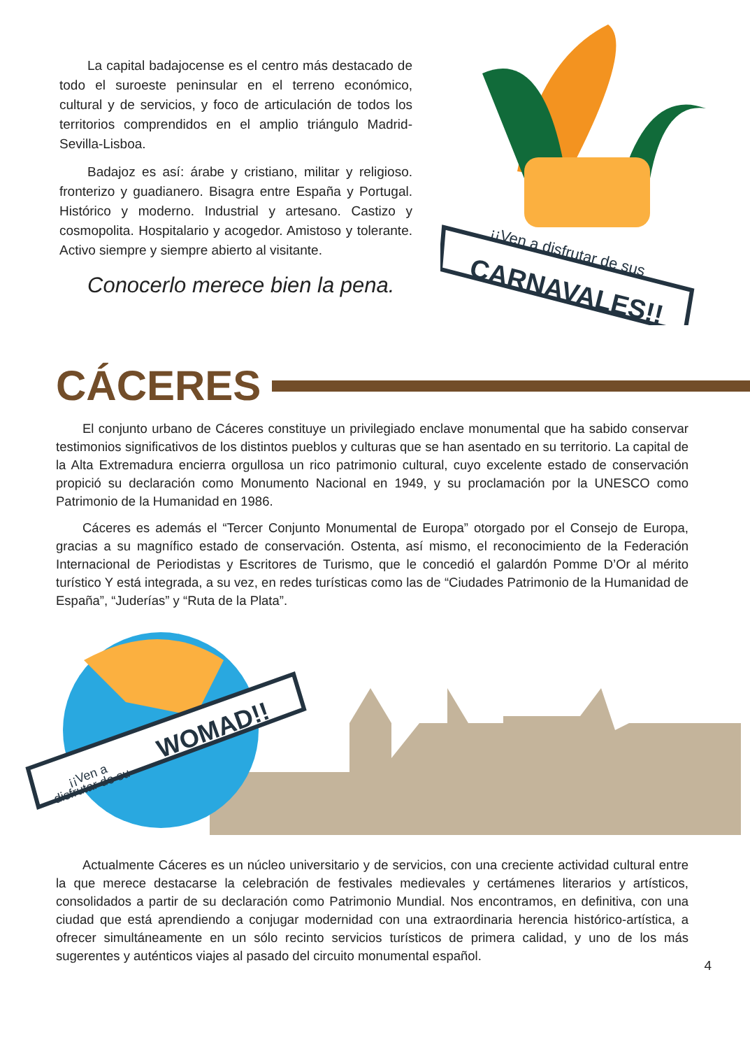La capital badajocense es el centro más destacado de todo el suroeste peninsular en el terreno económico, cultural y de servicios, y foco de articulación de todos los territorios comprendidos en el amplio triángulo Madrid-Sevilla-Lisboa.
Badajoz es así: árabe y cristiano, militar y religioso. fronterizo y guadianero. Bisagra entre España y Portugal. Histórico y moderno. Industrial y artesano. Castizo y cosmopolita. Hospitalario y acogedor. Amistoso y tolerante. Activo siempre y siempre abierto al visitante.
Conocerlo merece bien la pena.
¡¡Ven a disfrutar de sus
CARNAVALES!!
CÁCERES
El conjunto urbano de Cáceres constituye un privilegiado enclave monumental que ha sabido conservar testimonios significativos de los distintos pueblos y culturas que se han asentado en su territorio. La capital de la Alta Extremadura encierra orgullosa un rico patrimonio cultural, cuyo excelente estado de conservación propició su declaración como Monumento Nacional en 1949, y su proclamación por la UNESCO como Patrimonio de la Humanidad en 1986.
Cáceres es además el “Tercer Conjunto Monumental de Europa” otorgado por el Consejo de Europa, gracias a su magnífico estado de conservación. Ostenta, así mismo, el reconocimiento de la Federación Internacional de Periodistas y Escritores de Turismo, que le concedió el galardón Pomme D’Or al mérito turístico Y está integrada, a su vez, en redes turísticas como las de “Ciudades Patrimonio de la Humanidad de España”, “Juderías” y “Ruta de la Plata”.
¡¡Ven a
disfrutar de su
WOMAD!!
Actualmente Cáceres es un núcleo universitario y de servicios, con una creciente actividad cultural entre la que merece destacarse la celebración de festivales medievales y certámenes literarios y artísticos, consolidados a partir de su declaración como Patrimonio Mundial. Nos encontramos, en definitiva, con una ciudad que está aprendiendo a conjugar modernidad con una extraordinaria herencia histórico-artística, a ofrecer simultáneamente en un sólo recinto servicios turísticos de primera calidad, y uno de los más sugerentes y auténticos viajes al pasado del circuito monumental español.
4